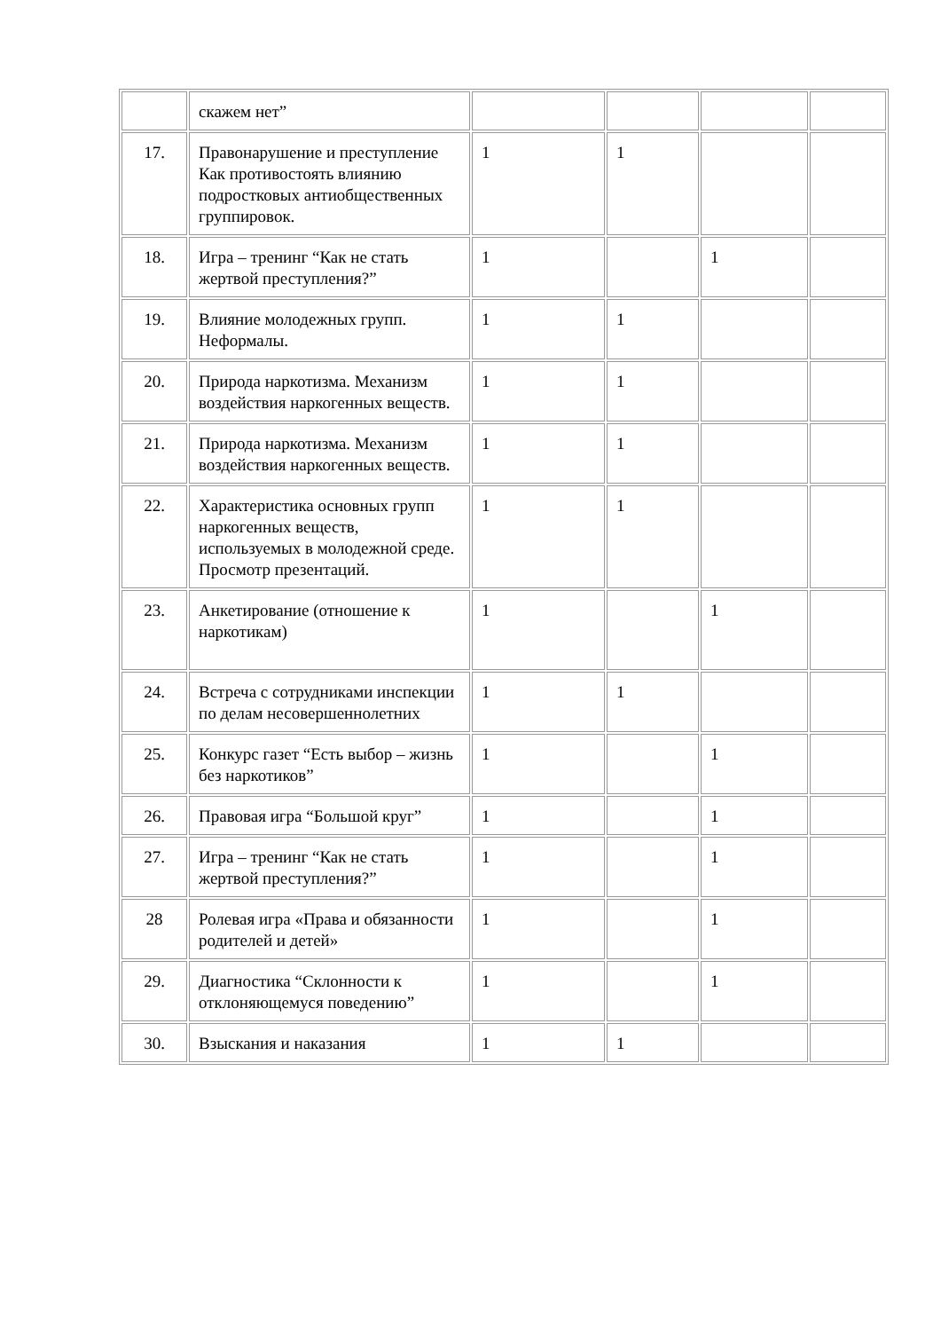| | скажем нет” | | | | |
| 17. | Правонарушение и преступление Как противостоять влиянию подростковых антиобщественных группировок. | 1 | 1 | | |
| 18. | Игра – тренинг “Как не стать жертвой преступления?” | 1 | | 1 | |
| 19. | Влияние молодежных групп. Неформалы. | 1 | 1 | | |
| 20. | Природа наркотизма. Механизм воздействия наркогенных веществ. | 1 | 1 | | |
| 21. | Природа наркотизма. Механизм воздействия наркогенных веществ. | 1 | 1 | | |
| 22. | Характеристика основных групп наркогенных веществ, используемых в молодежной среде. Просмотр презентаций. | 1 | 1 | | |
| 23. | Анкетирование (отношение к наркотикам) | 1 | | 1 | |
| 24. | Встреча с сотрудниками инспекции по делам несовершеннолетних | 1 | 1 | | |
| 25. | Конкурс газет “Есть выбор – жизнь без наркотиков” | 1 | | 1 | |
| 26. | Правовая игра “Большой круг” | 1 | | 1 | |
| 27. | Игра – тренинг “Как не стать жертвой преступления?” | 1 | | 1 | |
| 28 | Ролевая игра «Права и обязанности родителей и детей» | 1 | | 1 | |
| 29. | Диагностика “Склонности к отклоняющемуся поведению” | 1 | | 1 | |
| 30. | Взыскания и наказания | 1 | 1 | | |